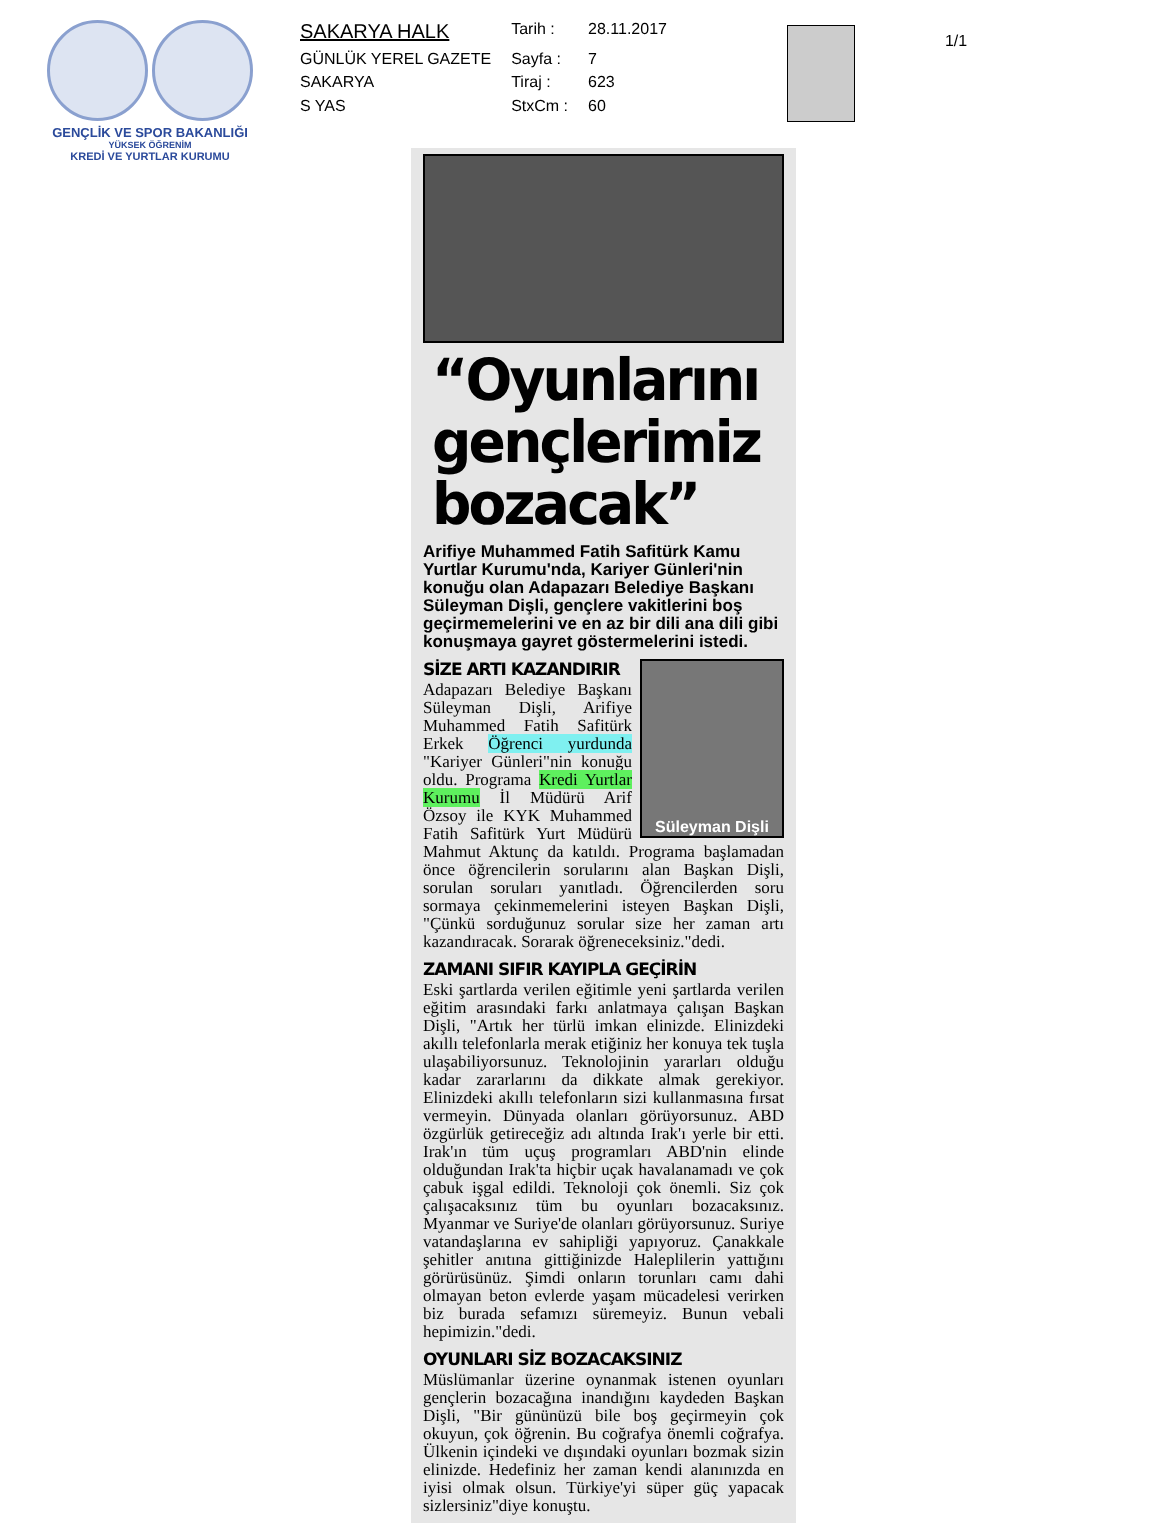GENÇLİK VE SPOR BAKANLIĞI
YÜKSEK ÖĞRENİM
KREDİ VE YURTLAR KURUMU
| SAKARYA HALK | Tarih : | 28.11.2017 |
| GÜNLÜK YEREL GAZETE | Sayfa : | 7 |
| SAKARYA | Tiraj : | 623 |
| S YAS | StxCm : | 60 |
1/1
“Oyunlarını gençlerimiz bozacak”
Arifiye Muhammed Fatih Safitürk Kamu Yurtlar Kurumu'nda, Kariyer Günleri'nin konuğu olan Adapazarı Belediye Başkanı Süleyman Dişli, gençlere vakitlerini boş geçirmemelerini ve en az bir dili ana dili gibi konuşmaya gayret göstermelerini istedi.
Süleyman Dişli
SİZE ARTI KAZANDIRIR
Adapazarı Belediye Başkanı Süleyman Dişli, Arifiye Muhammed Fatih Safitürk Erkek Öğrenci yurdunda "Kariyer Günleri"nin konuğu oldu. Programa Kredi Yurtlar Kurumu İl Müdürü Arif Özsoy ile KYK Muhammed Fatih Safitürk Yurt Müdürü Mahmut Aktunç da katıldı. Programa başlamadan önce öğrencilerin sorularını alan Başkan Dişli, sorulan soruları yanıtladı. Öğrencilerden soru sormaya çekinmemelerini isteyen Başkan Dişli, "Çünkü sorduğunuz sorular size her zaman artı kazandıracak. Sorarak öğreneceksiniz."dedi.
ZAMANI SIFIR KAYIPLA GEÇİRİN
Eski şartlarda verilen eğitimle yeni şartlarda verilen eğitim arasındaki farkı anlatmaya çalışan Başkan Dişli, "Artık her türlü imkan elinizde. Elinizdeki akıllı telefonlarla merak etiğiniz her konuya tek tuşla ulaşabiliyorsunuz. Teknolojinin yararları olduğu kadar zararlarını da dikkate almak gerekiyor. Elinizdeki akıllı telefonların sizi kullanmasına fırsat vermeyin. Dünyada olanları görüyorsunuz. ABD özgürlük getireceğiz adı altında Irak'ı yerle bir etti. Irak'ın tüm uçuş programları ABD'nin elinde olduğundan Irak'ta hiçbir uçak havalanamadı ve çok çabuk işgal edildi. Teknoloji çok önemli. Siz çok çalışacaksınız tüm bu oyunları bozacaksınız. Myanmar ve Suriye'de olanları görüyorsunuz. Suriye vatandaşlarına ev sahipliği yapıyoruz. Çanakkale şehitler anıtına gittiğinizde Haleplilerin yattığını görürüsünüz. Şimdi onların torunları camı dahi olmayan beton evlerde yaşam mücadelesi verirken biz burada sefamızı süremeyiz. Bunun vebali hepimizin."dedi.
OYUNLARI SİZ BOZACAKSINIZ
Müslümanlar üzerine oynanmak istenen oyunları gençlerin bozacağına inandığını kaydeden Başkan Dişli, "Bir gününüzü bile boş geçirmeyin çok okuyun, çok öğrenin. Bu coğrafya önemli coğrafya. Ülkenin içindeki ve dışındaki oyunları bozmak sizin elinizde. Hedefiniz her zaman kendi alanınızda en iyisi olmak olsun. Türkiye'yi süper güç yapacak sizlersiniz"diye konuştu.